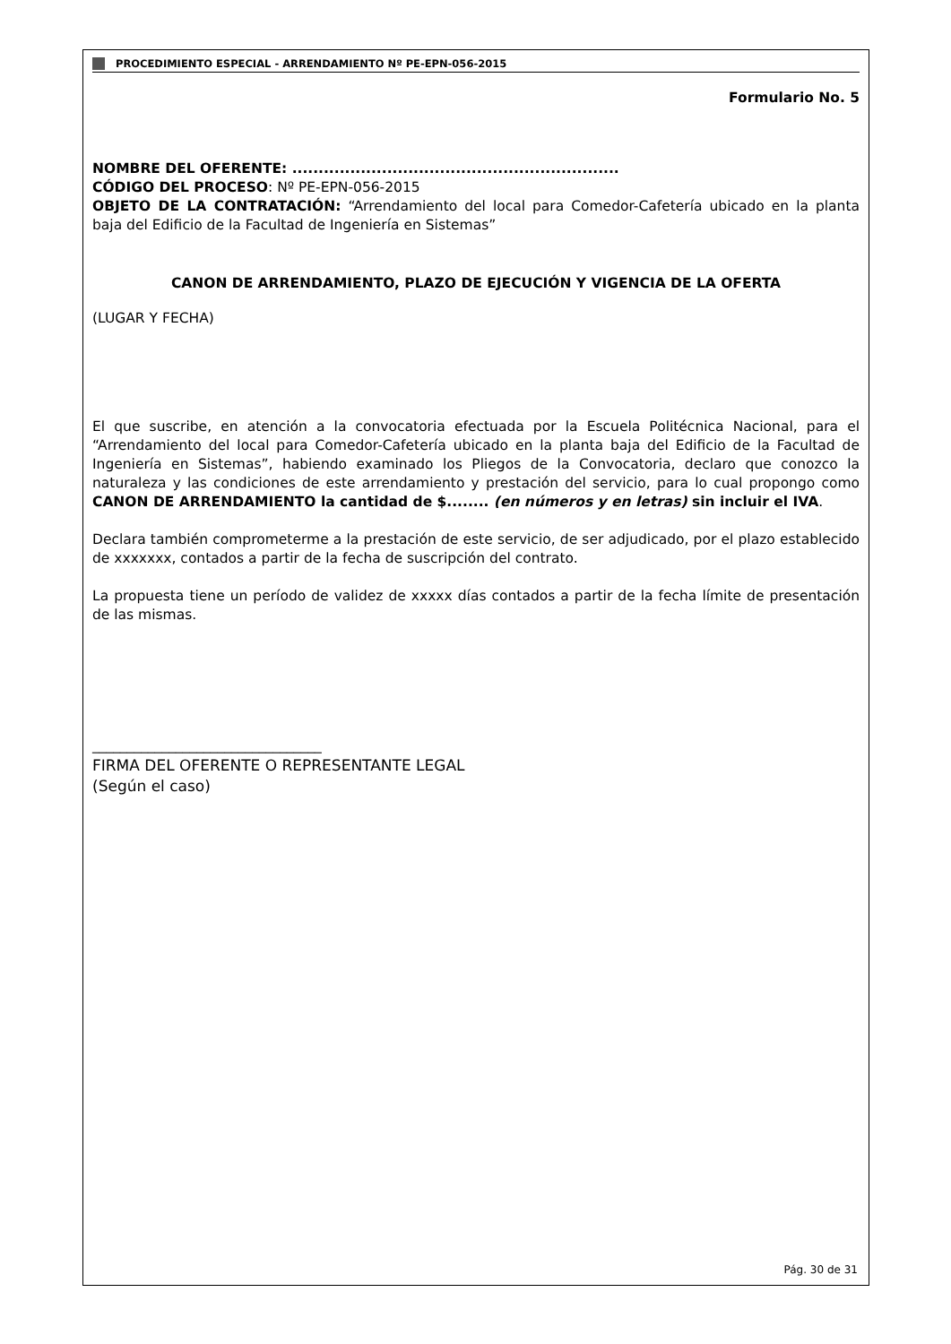PROCEDIMIENTO ESPECIAL - ARRENDAMIENTO Nº PE-EPN-056-2015
Formulario No. 5
NOMBRE DEL OFERENTE: ..............................................................
CÓDIGO DEL PROCESO: Nº PE-EPN-056-2015
OBJETO DE LA CONTRATACIÓN: “Arrendamiento del local para Comedor-Cafetería ubicado en la planta baja del Edificio de la Facultad de Ingeniería en Sistemas”
CANON DE ARRENDAMIENTO, PLAZO DE EJECUCIÓN Y VIGENCIA DE LA OFERTA
(LUGAR Y FECHA)
El que suscribe, en atención a la convocatoria efectuada por la Escuela Politécnica Nacional, para el “Arrendamiento del local para Comedor-Cafetería ubicado en la planta baja del Edificio de la Facultad de Ingeniería en Sistemas”, habiendo examinado los Pliegos de la Convocatoria, declaro que conozco la naturaleza y las condiciones de este arrendamiento y prestación del servicio, para lo cual propongo como CANON DE ARRENDAMIENTO la cantidad de $........ (en números y en letras) sin incluir el IVA.
Declara también comprometerme a la prestación de este servicio, de ser adjudicado, por el plazo establecido de xxxxxxx, contados a partir de la fecha de suscripción del contrato.
La propuesta tiene un período de validez de xxxxx días contados a partir de la fecha límite de presentación de las mismas.
_________________________________
FIRMA DEL OFERENTE O REPRESENTANTE LEGAL
(Según el caso)
Pág. 30 de 31